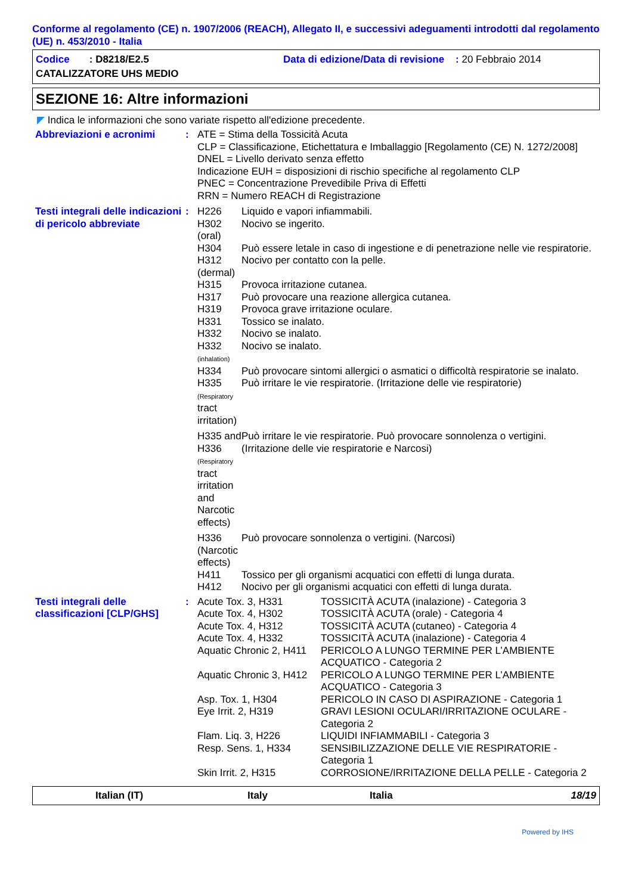Conforme al regolamento (CE) n. 1907/2006 (REACH), Allegato II, e successivi adeguamenti introdotti dal regolamento (UE) n. 453/2010 - Italia
Codice : D8218/E2.5 Data di edizione/Data di revisione : 20 Febbraio 2014
CATALIZZATORE UHS MEDIO
SEZIONE 16: Altre informazioni
◤ Indica le informazioni che sono variate rispetto all'edizione precedente.
| Abbreviazioni e acronimi | : | ATE = Stima della Tossicità Acuta CLP = Classificazione, Etichettatura e Imballaggio [Regolamento (CE) N. 1272/2008] DNEL = Livello derivato senza effetto Indicazione EUH = disposizioni di rischio specifiche al regolamento CLP PNEC = Concentrazione Prevedibile Priva di Effetti RRN = Numero REACH di Registrazione | |
| Testi integrali delle indicazioni di pericolo abbreviate | : | / H226 / Liquido e vapori infiammabili. / / H302 (oral) / Nocivo se ingerito. / / H304 / Può essere letale in caso di ingestione e di penetrazione nelle vie respiratorie. / / H312 (dermal) / Nocivo per contatto con la pelle. / / H315 / Provoca irritazione cutanea. / / H317 / Può provocare una reazione allergica cutanea. / / H319 / Provoca grave irritazione oculare. / / H331 / Tossico se inalato. / / H332 / Nocivo se inalato. / / H332 (inhalation) / Nocivo se inalato. / / H334 / Può provocare sintomi allergici o asmatici o difficoltà respiratorie se inalato. / / H335 (Respiratory tract irritation) / Può irritare le vie respiratorie. (Irritazione delle vie respiratorie) / / H335 and H336 (Respiratory tract irritation and Narcotic effects) / Può irritare le vie respiratorie. Può provocare sonnolenza o vertigini. (Irritazione delle vie respiratorie e Narcosi) / / H336 (Narcotic effects) / Può provocare sonnolenza o vertigini. (Narcosi) / / H411 / Tossico per gli organismi acquatici con effetti di lunga durata. / / H412 / Nocivo per gli organismi acquatici con effetti di lunga durata. / | |
| Testi integrali delle classificazioni [CLP/GHS] | : | Acute Tox. 3, H331 Acute Tox. 4, H302 Acute Tox. 4, H312 Acute Tox. 4, H332 Aquatic Chronic 2, H411 Aquatic Chronic 3, H412 Asp. Tox. 1, H304 Eye Irrit. 2, H319 Flam. Liq. 3, H226 Resp. Sens. 1, H334 Skin Irrit. 2, H315 | TOSSICITÀ ACUTA (inalazione) - Categoria 3 TOSSICITÀ ACUTA (orale) - Categoria 4 TOSSICITÀ ACUTA (cutaneo) - Categoria 4 TOSSICITÀ ACUTA (inalazione) - Categoria 4 PERICOLO A LUNGO TERMINE PER L’AMBIENTE ACQUATICO - Categoria 2 PERICOLO A LUNGO TERMINE PER L’AMBIENTE ACQUATICO - Categoria 3 PERICOLO IN CASO DI ASPIRAZIONE - Categoria 1 GRAVI LESIONI OCULARI/IRRITAZIONE OCULARE - Categoria 2 LIQUIDI INFIAMMABILI - Categoria 3 SENSIBILIZZAZIONE DELLE VIE RESPIRATORIE - Categoria 1 CORROSIONE/IRRITAZIONE DELLA PELLE - Categoria 2 |
Italian (IT) Italy Italia 18/19
Powered by IHS